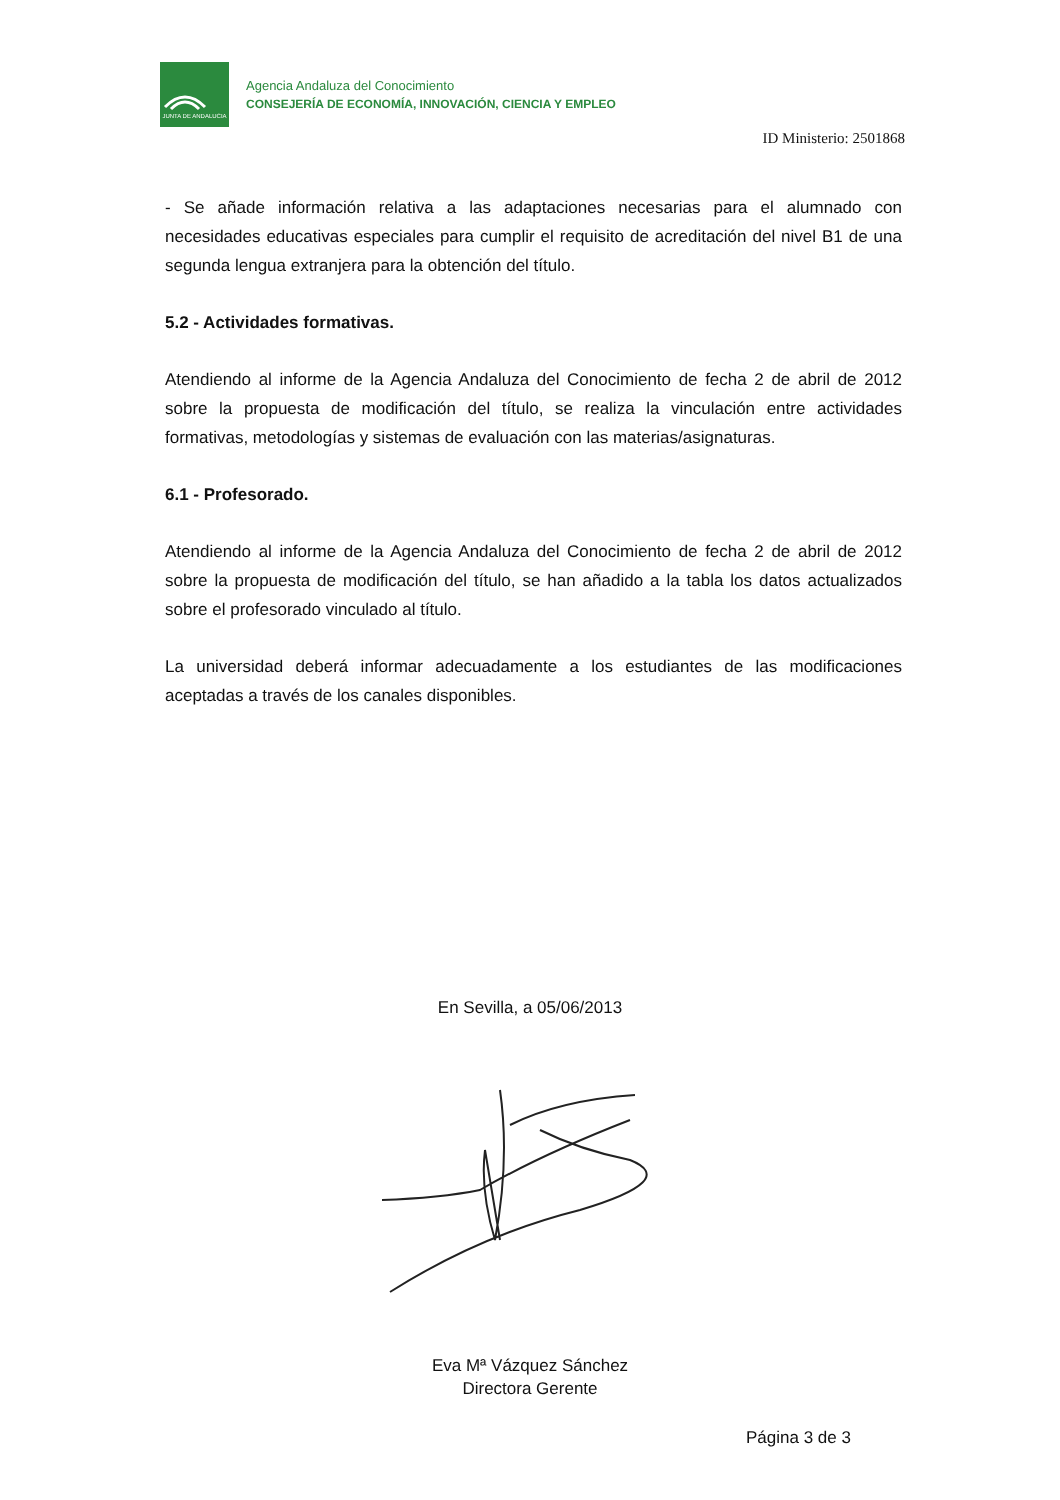JUNTA DE ANDALUCIA
Agencia Andaluza del Conocimiento
CONSEJERÍA DE ECONOMÍA, INNOVACIÓN, CIENCIA Y EMPLEO
ID Ministerio: 2501868
- Se añade información relativa a las adaptaciones necesarias para el alumnado con necesidades educativas especiales para cumplir el requisito de acreditación del nivel B1 de una segunda lengua extranjera para la obtención del título.
5.2 - Actividades formativas.
Atendiendo al informe de la Agencia Andaluza del Conocimiento de fecha 2 de abril de 2012 sobre la propuesta de modificación del título, se realiza la vinculación entre actividades formativas, metodologías y sistemas de evaluación con las materias/asignaturas.
6.1 - Profesorado.
Atendiendo al informe de la Agencia Andaluza del Conocimiento de fecha 2 de abril de 2012 sobre la propuesta de modificación del título, se han añadido a la tabla los datos actualizados sobre el profesorado vinculado al título.
La universidad deberá informar adecuadamente a los estudiantes de las modificaciones aceptadas a través de los canales disponibles.
En Sevilla, a 05/06/2013
Eva Mª Vázquez Sánchez
Directora Gerente
Página 3 de 3